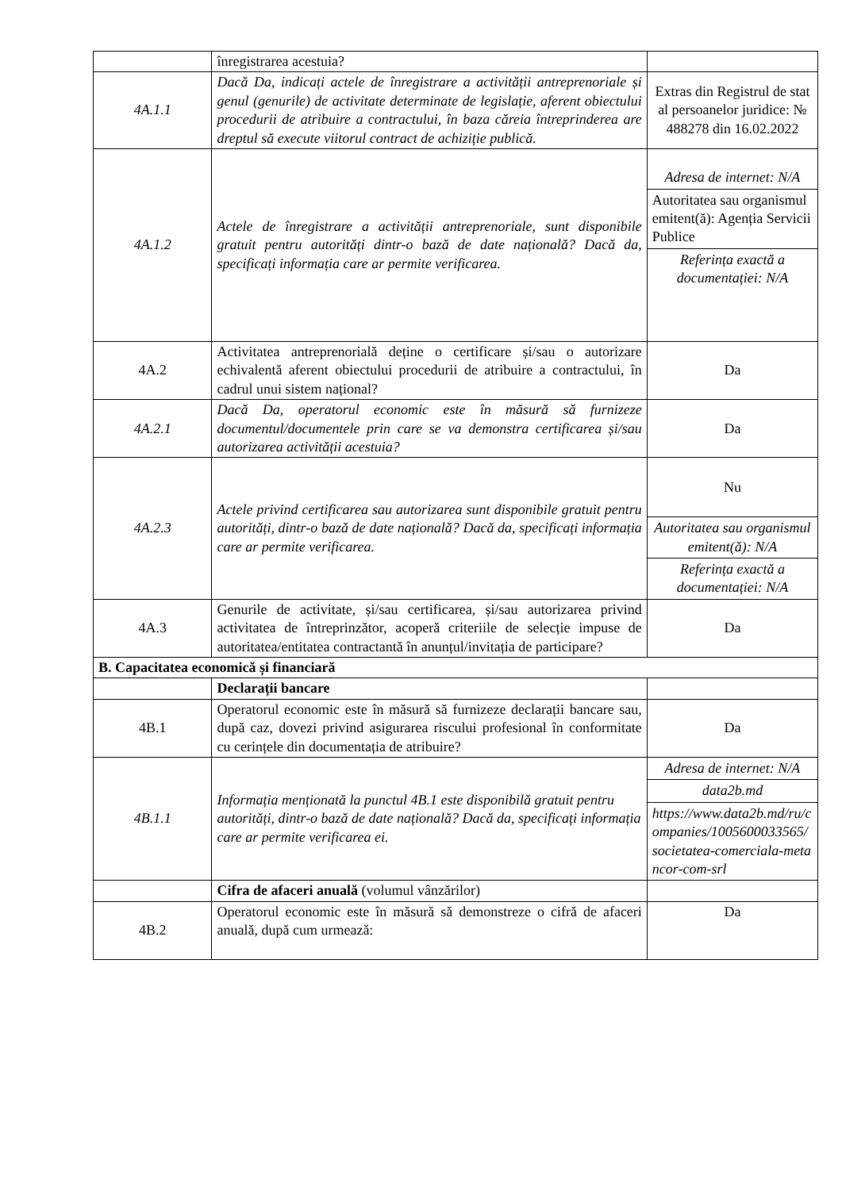| | înregistrarea acestuia? | |
| 4A.1.1 | Dacă Da, indicați actele de înregistrare a activității antreprenoriale și genul (genurile) de activitate determinate de legislație, aferent obiectului procedurii de atribuire a contractului, în baza căreia întreprinderea are dreptul să execute viitorul contract de achiziție publică. | Extras din Registrul de stat al persoanelor juridice: № 488278 din 16.02.2022 |
| 4A.1.2 | Actele de înregistrare a activității antreprenoriale, sunt disponibile gratuit pentru autorități dintr-o bază de date națională? Dacă da, specificați informația care ar permite verificarea. | Adresa de internet: N/A Autoritatea sau organismul emitent(ă): Agenția Servicii Publice Referința exactă a documentației: N/A |
| 4A.2 | Activitatea antreprenorială deține o certificare și/sau o autorizare echivalentă aferent obiectului procedurii de atribuire a contractului, în cadrul unui sistem național? | Da |
| 4A.2.1 | Dacă Da, operatorul economic este în măsură să furnizeze documentul/documentele prin care se va demonstra certificarea și/sau autorizarea activității acestuia? | Da |
| 4A.2.3 | Actele privind certificarea sau autorizarea sunt disponibile gratuit pentru autorități, dintr-o bază de date națională? Dacă da, specificați informația care ar permite verificarea. | Nu Autoritatea sau organismul emitent(ă): N/A Referința exactă a documentației: N/A |
| 4A.3 | Genurile de activitate, și/sau certificarea, și/sau autorizarea privind activitatea de întreprinzător, acoperă criteriile de selecție impuse de autoritatea/entitatea contractantă în anunțul/invitația de participare? | Da |
| B. Capacitatea economică și financiară | | |
| | Declarații bancare | |
| 4B.1 | Operatorul economic este în măsură să furnizeze declarații bancare sau, după caz, dovezi privind asigurarea riscului profesional în conformitate cu cerințele din documentația de atribuire? | Da |
| 4B.1.1 | Informația menționată la punctul 4B.1 este disponibilă gratuit pentru autorități, dintr-o bază de date națională? Dacă da, specificați informația care ar permite verificarea ei. | Adresa de internet: N/A data2b.md https://www.data2b.md/ru/companies/1005600033565/societatea-comerciala-metancor-com-srl |
| | Cifra de afaceri anuală (volumul vânzărilor) | |
| 4B.2 | Operatorul economic este în măsură să demonstreze o cifră de afaceri anuală, după cum urmează: | Da |